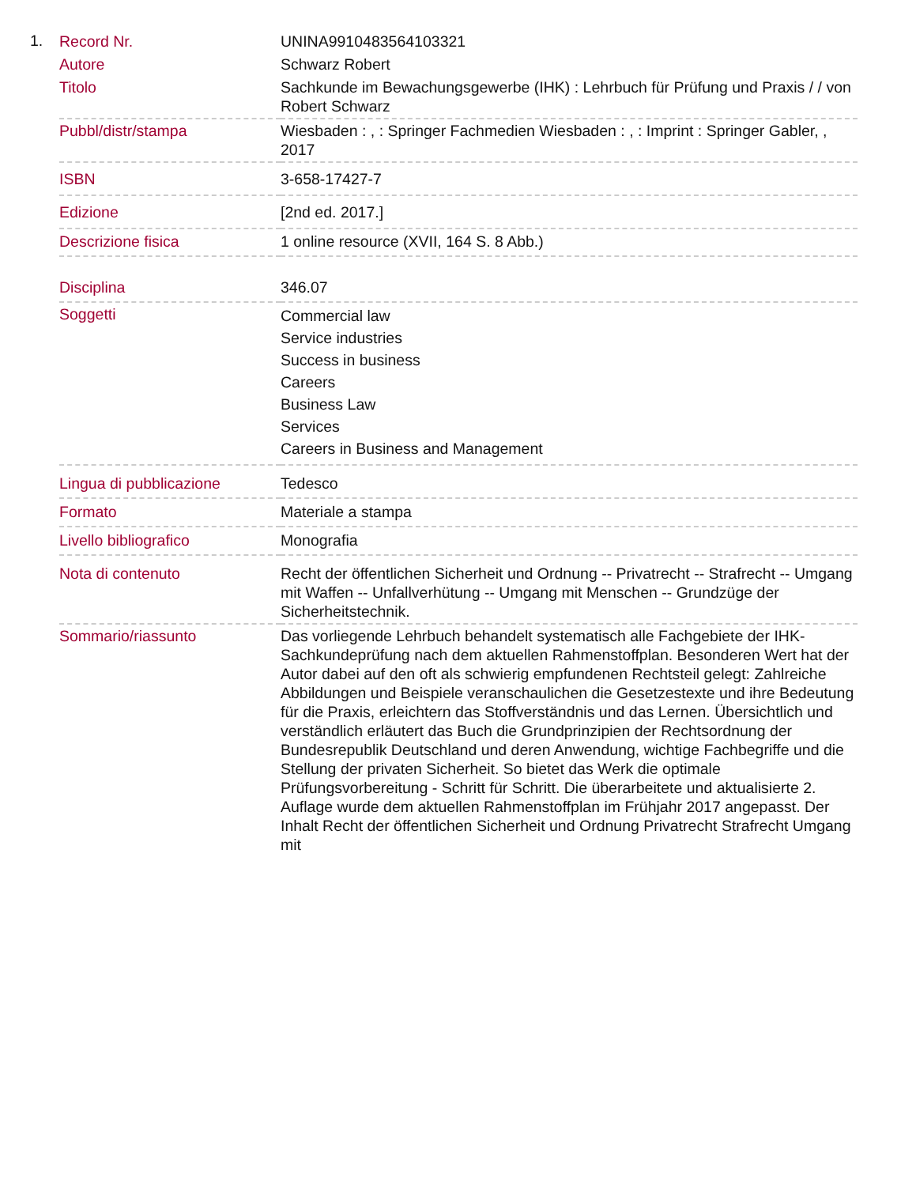1.
| Record Nr. | UNINA9910483564103321 |
| Autore | Schwarz Robert |
| Titolo | Sachkunde im Bewachungsgewerbe (IHK) : Lehrbuch für Prüfung und Praxis / / von Robert Schwarz |
| Pubbl/distr/stampa | Wiesbaden : , : Springer Fachmedien Wiesbaden : , : Imprint : Springer Gabler, , 2017 |
| ISBN | 3-658-17427-7 |
| Edizione | [2nd ed. 2017.] |
| Descrizione fisica | 1 online resource (XVII, 164 S. 8 Abb.) |
| Disciplina | 346.07 |
| Soggetti | Commercial law Service industries Success in business Careers Business Law Services Careers in Business and Management |
| Lingua di pubblicazione | Tedesco |
| Formato | Materiale a stampa |
| Livello bibliografico | Monografia |
| Nota di contenuto | Recht der öffentlichen Sicherheit und Ordnung -- Privatrecht -- Strafrecht -- Umgang mit Waffen -- Unfallverhütung -- Umgang mit Menschen -- Grundzüge der Sicherheitstechnik. |
| Sommario/riassunto | Das vorliegende Lehrbuch behandelt systematisch alle Fachgebiete der IHK-Sachkundeprüfung nach dem aktuellen Rahmenstoffplan. Besonderen Wert hat der Autor dabei auf den oft als schwierig empfundenen Rechtsteil gelegt: Zahlreiche Abbildungen und Beispiele veranschaulichen die Gesetzestexte und ihre Bedeutung für die Praxis, erleichtern das Stoffverständnis und das Lernen. Übersichtlich und verständlich erläutert das Buch die Grundprinzipien der Rechtsordnung der Bundesrepublik Deutschland und deren Anwendung, wichtige Fachbegriffe und die Stellung der privaten Sicherheit. So bietet das Werk die optimale Prüfungsvorbereitung - Schritt für Schritt. Die überarbeitete und aktualisierte 2. Auflage wurde dem aktuellen Rahmenstoffplan im Frühjahr 2017 angepasst. Der Inhalt Recht der öffentlichen Sicherheit und Ordnung Privatrecht Strafrecht Umgang mit |